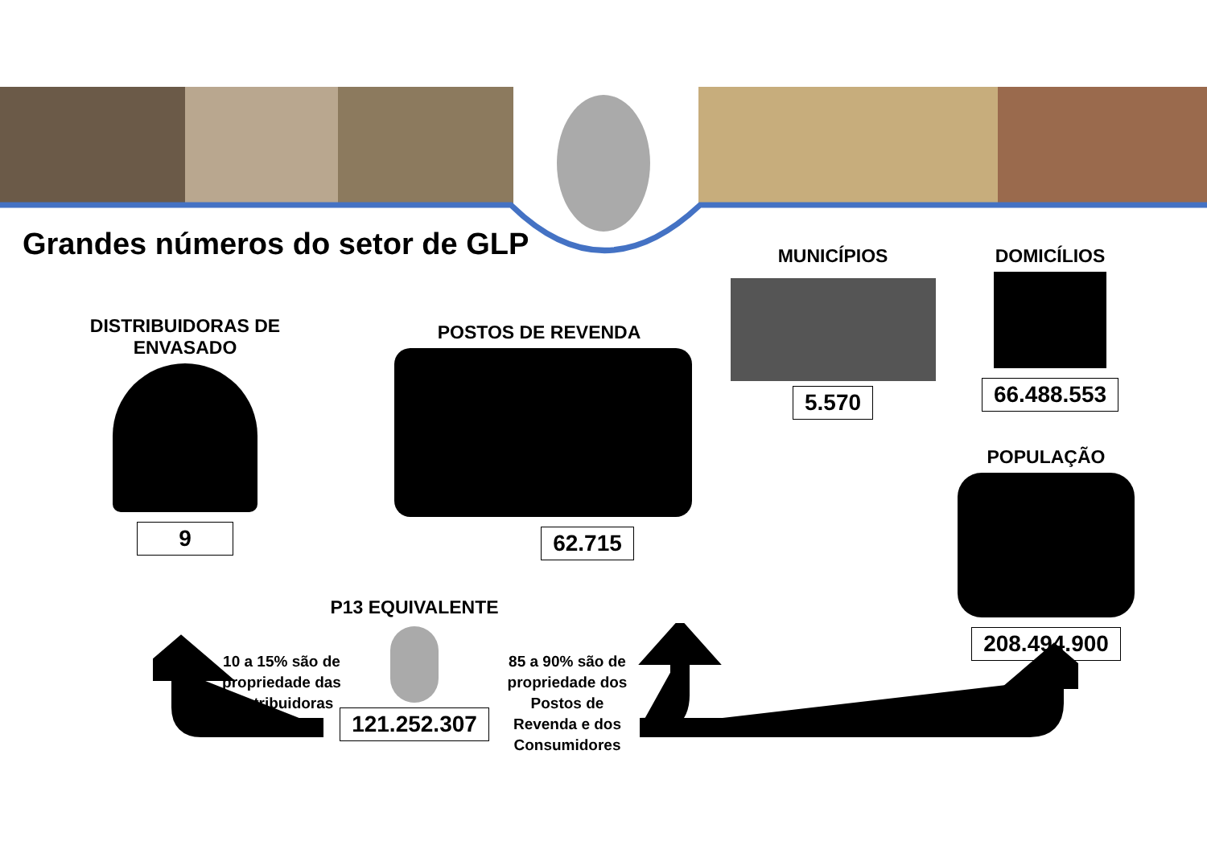Grandes números do setor de GLP
DISTRIBUIDORAS DE
ENVASADO
9
POSTOS DE REVENDA
62.715
MUNICÍPIOS
5.570
DOMICÍLIOS
66.488.553
POPULAÇÃO
208.494.900
P13 EQUIVALENTE
121.252.307
10 a 15% são de propriedade das Distribuidoras
85 a 90% são de propriedade dos Postos de Revenda e dos Consumidores